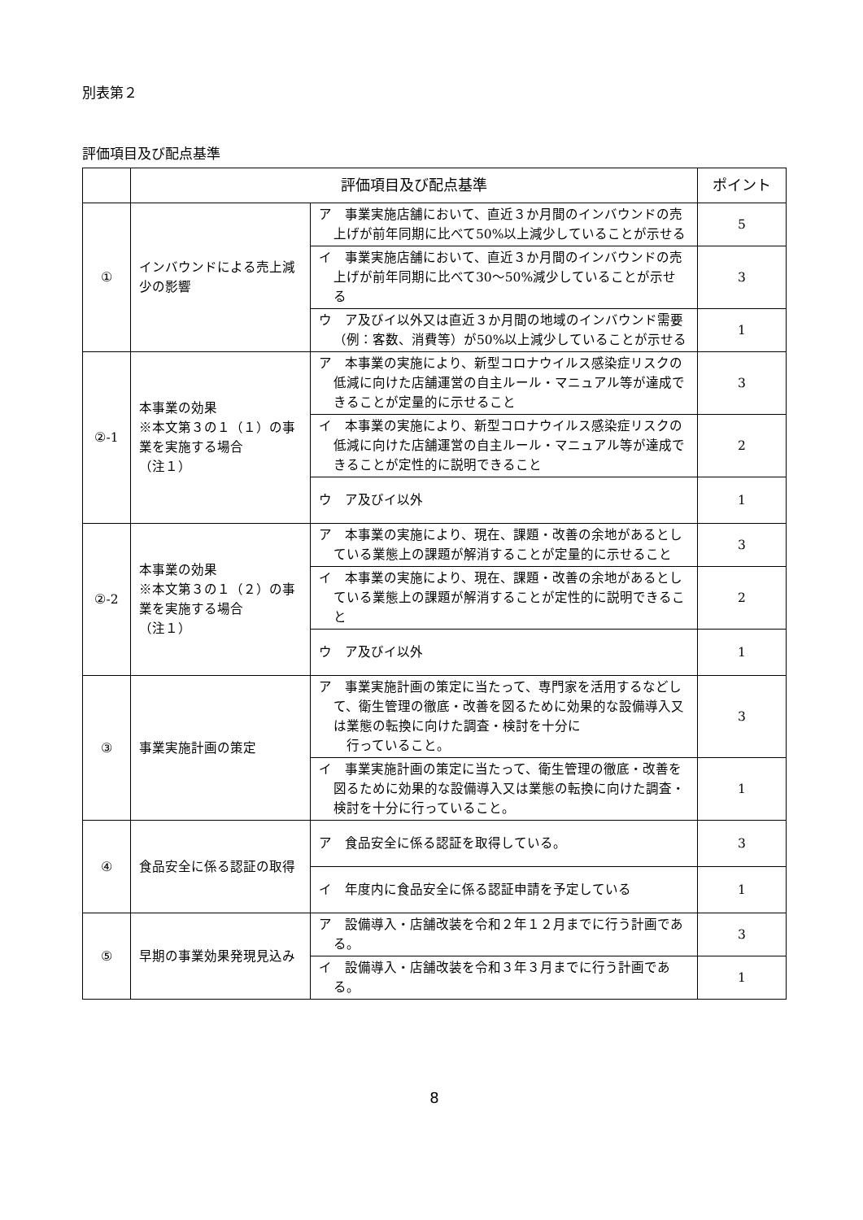別表第２
評価項目及び配点基準
| | 評価項目及び配点基準 | | ポイント |
| --- | --- | --- | --- |
| ① | インバウンドによる売上減少の影響 | ア 事業実施店舗において、直近３か月間のインバウンドの売上げが前年同期に比べて50%以上減少していることが示せる | 5 |
| | | イ 事業実施店舗において、直近３か月間のインバウンドの売上げが前年同期に比べて30～50%減少していることが示せる | 3 |
| | | ウ ア及びイ以外又は直近３か月間の地域のインバウンド需要（例：客数、消費等）が50%以上減少していることが示せる | 1 |
| ②-1 | 本事業の効果 ※本文第３の１（１）の事業を実施する場合 （注１） | ア 本事業の実施により、新型コロナウイルス感染症リスクの低減に向けた店舗運営の自主ルール・マニュアル等が達成できることが定量的に示せること | 3 |
| | | イ 本事業の実施により、新型コロナウイルス感染症リスクの低減に向けた店舗運営の自主ルール・マニュアル等が達成できることが定性的に説明できること | 2 |
| | | ウ ア及びイ以外 | 1 |
| ②-2 | 本事業の効果 ※本文第３の１（２）の事業を実施する場合 （注１） | ア 本事業の実施により、現在、課題・改善の余地があるとしている業態上の課題が解消することが定量的に示せること | 3 |
| | | イ 本事業の実施により、現在、課題・改善の余地があるとしている業態上の課題が解消することが定性的に説明できること | 2 |
| | | ウ ア及びイ以外 | 1 |
| ③ | 事業実施計画の策定 | ア 事業実施計画の策定に当たって、専門家を活用するなどして、衛生管理の徹底・改善を図るために効果的な設備導入又は業態の転換に向けた調査・検討を十分に 行っていること。 | 3 |
| | | イ 事業実施計画の策定に当たって、衛生管理の徹底・改善を図るために効果的な設備導入又は業態の転換に向けた調査・検討を十分に行っていること。 | 1 |
| ④ | 食品安全に係る認証の取得 | ア 食品安全に係る認証を取得している。 | 3 |
| | | イ 年度内に食品安全に係る認証申請を予定している | 1 |
| ⑤ | 早期の事業効果発現見込み | ア 設備導入・店舗改装を令和２年１２月までに行う計画である。 | 3 |
| | | イ 設備導入・店舗改装を令和３年３月までに行う計画である。 | 1 |
8